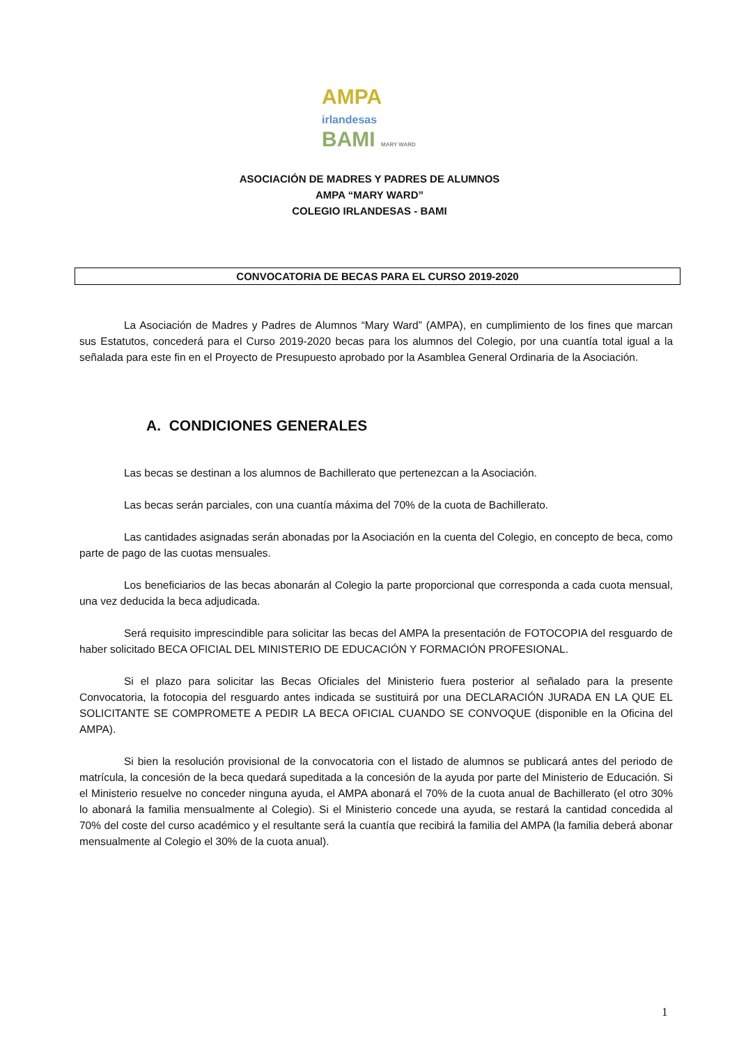AMPA
irlandesas
BAMI MARY WARD
ASOCIACIÓN DE MADRES Y PADRES DE ALUMNOS
AMPA “MARY WARD”
COLEGIO IRLANDESAS - BAMI
CONVOCATORIA DE BECAS PARA EL CURSO 2019-2020
La Asociación de Madres y Padres de Alumnos “Mary Ward” (AMPA), en cumplimiento de los fines que marcan sus Estatutos, concederá para el Curso 2019-2020 becas para los alumnos del Colegio, por una cuantía total igual a la señalada para este fin en el Proyecto de Presupuesto aprobado por la Asamblea General Ordinaria de la Asociación.
A. CONDICIONES GENERALES
Las becas se destinan a los alumnos de Bachillerato que pertenezcan a la Asociación.
Las becas serán parciales, con una cuantía máxima del 70% de la cuota de Bachillerato.
Las cantidades asignadas serán abonadas por la Asociación en la cuenta del Colegio, en concepto de beca, como parte de pago de las cuotas mensuales.
Los beneficiarios de las becas abonarán al Colegio la parte proporcional que corresponda a cada cuota mensual, una vez deducida la beca adjudicada.
Será requisito imprescindible para solicitar las becas del AMPA la presentación de FOTOCOPIA del resguardo de haber solicitado BECA OFICIAL DEL MINISTERIO DE EDUCACIÓN Y FORMACIÓN PROFESIONAL.
Si el plazo para solicitar las Becas Oficiales del Ministerio fuera posterior al señalado para la presente Convocatoria, la fotocopia del resguardo antes indicada se sustituirá por una DECLARACIÓN JURADA EN LA QUE EL SOLICITANTE SE COMPROMETE A PEDIR LA BECA OFICIAL CUANDO SE CONVOQUE (disponible en la Oficina del AMPA).
Si bien la resolución provisional de la convocatoria con el listado de alumnos se publicará antes del periodo de matrícula, la concesión de la beca quedará supeditada a la concesión de la ayuda por parte del Ministerio de Educación. Si el Ministerio resuelve no conceder ninguna ayuda, el AMPA abonará el 70% de la cuota anual de Bachillerato (el otro 30% lo abonará la familia mensualmente al Colegio). Si el Ministerio concede una ayuda, se restará la cantidad concedida al 70% del coste del curso académico y el resultante será la cuantía que recibirá la familia del AMPA (la familia deberá abonar mensualmente al Colegio el 30% de la cuota anual).
1